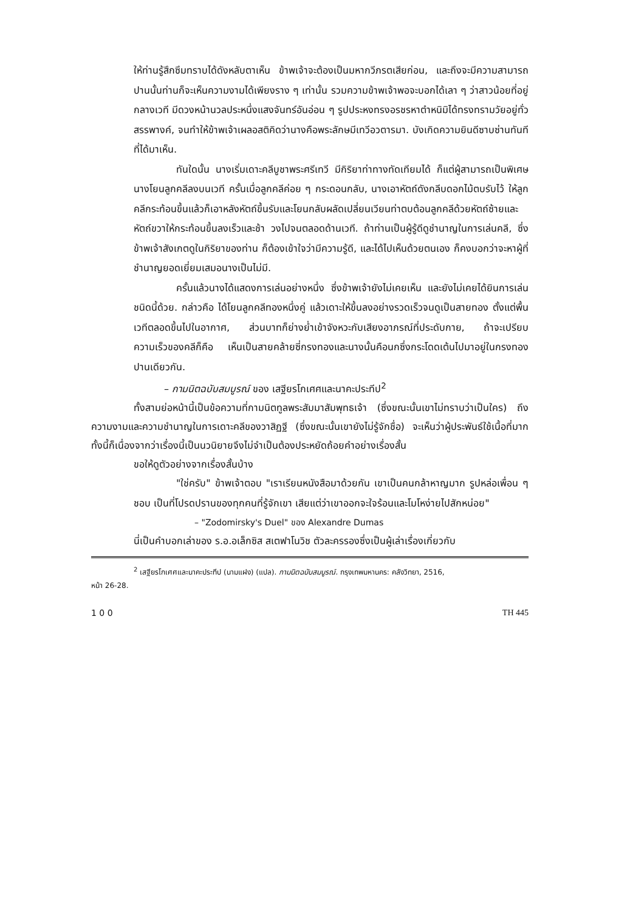ให้ท่านรู้สึกซึมทราบได้ดังหลับตาเห็น ข้าพเจ้าจะต้องเป็นมหากวีภรตเสียก่อน, และถึงจะมีความสามารถปานนั้นท่านก็จะเห็นความงามได้เพียงราง ๆ เท่านั้น รวมความข้าพเจ้าพอจะบอกได้เลา ๆ ว่าสาวน้อยที่อยู่กลางเวที มีดวงหน้านวลประหนึ่งแสงจันทร์อันอ่อน ๆ รูปประหงทรงอรชรหาตำหนิมิได้ทรงทรามวัยอยู่ทั่วสรรพางค์, จนทำให้ข้าพเจ้าเผลอสติคิดว่านางคือพระลักษมีเทวีอวตารมา. บังเกิดความยินดีซาบซ่านทันทีที่ได้มาเห็น.
ทันใดนั้น นางเริ่มเดาะคลีบูชาพระศรีเทวี มีกิริยาท่าทางทัดเทียมได้ ก็แต่ผู้สามารถเป็นพิเศษ นางโยนลูกคลีลงบนเวที ครั้นเมื่อลูกคลีค่อย ๆ กระดอนกลับ, นางเอาหัตถ์ดังกลีบดอกไม้ตบรับไว้ ให้ลูกคลีกระท้อนขึ้นแล้วก็เอาหลังหัตถ์ขึ้นรับและโยนกลับผลัดเปลี่ยนเวียนท่าตบต้อนลูกคลีด้วยหัตถ์ซ้ายและหัตถ์ขวาให้กระท้อนขึ้นลงเร็วและช้า วงไปจนตลอดด้านเวที. ถ้าท่านเป็นผู้รู้ดีดูชำนาญในการเล่นคลี, ซึ่งข้าพเจ้าสังเกตดูในกิริยาของท่าน ก็ต้องเข้าใจว่ามีความรู้ดี, และได้ไปเห็นด้วยตนเอง ก็คงบอกว่าจะหาผู้ที่ชำนาญยอดเยี่ยมเสมอนางเป็นไม่มี.
ครั้นแล้วนางได้แสดงการเล่นอย่างหนึ่ง ซึ่งข้าพเจ้ายังไม่เคยเห็น และยังไม่เคยได้ยินการเล่นชนิดนี้ด้วย. กล่าวคือ ได้โยนลูกคลีทองหนึ่งคู่ แล้วเดาะให้ขึ้นลงอย่างรวดเร็วจนดูเป็นสายทอง ตั้งแต่พื้นเวทีตลอดขึ้นไปในอากาศ, ส่วนบาทก็ย่างย่ำเข้าจังหวะกับเสียงอาภรณ์ที่ประดับกาย, ถ้าจะเปรียบความเร็วของคลีก็คือ เห็นเป็นสายคล้ายซี่กรงทองและนางนั้นคือนกซึ่งกระโดดเต้นไปมาอยู่ในกรงทองปานเดียวกัน.
– กามนิตฉบับสมบูรณ์ ของ เสฐียรโกเศศและนาคะประทีป<sup>2</sup>
ทั้งสามย่อหน้านี้เป็นข้อความที่กามนิตทูลพระสัมมาสัมพุทธเจ้า (ซึ่งขณะนั้นเขาไม่ทราบว่าเป็นใคร) ถึงความงามและความชำนาญในการเดาะคลีของวาสิฏฐี (ซึ่งขณะนั้นเขายังไม่รู้จักชื่อ) จะเห็นว่าผู้ประพันธ์ใช้เนื้อที่มาก ทั้งนี้ก็เนื่องจากว่าเรื่องนี้เป็นนวนิยายจึงไม่จำเป็นต้องประหยัดถ้อยคำอย่างเรื่องสั้น
ขอให้ดูตัวอย่างจากเรื่องสั้นบ้าง
"ใช่ครับ" ข้าพเจ้าตอบ "เราเรียนหนังสือมาด้วยกัน เขาเป็นคนกล้าหาญมาก รูปหล่อเพื่อน ๆ ชอบ เป็นที่โปรดปรานของทุกคนที่รู้จักเขา เสียแต่ว่าเขาออกจะใจร้อนและโมโหง่ายไปสักหน่อย"
– "Zodomirsky's Duel" ของ Alexandre Dumas
นี่เป็นคำบอกเล่าของ ร.อ.อเล็กซิส สเตฟาโนวิช ตัวละครรองซึ่งเป็นผู้เล่าเรื่องเกี่ยวกับ
<sup>2</sup> เสฐียรโกเศศและนาคะประทีป (นามแฝง) (แปล). กามนิตฉบับสมบูรณ์. กรุงเทพมหานคร: คลังวิทยา, 2516,
หน้า 26-28.
1 0 0 TH 445